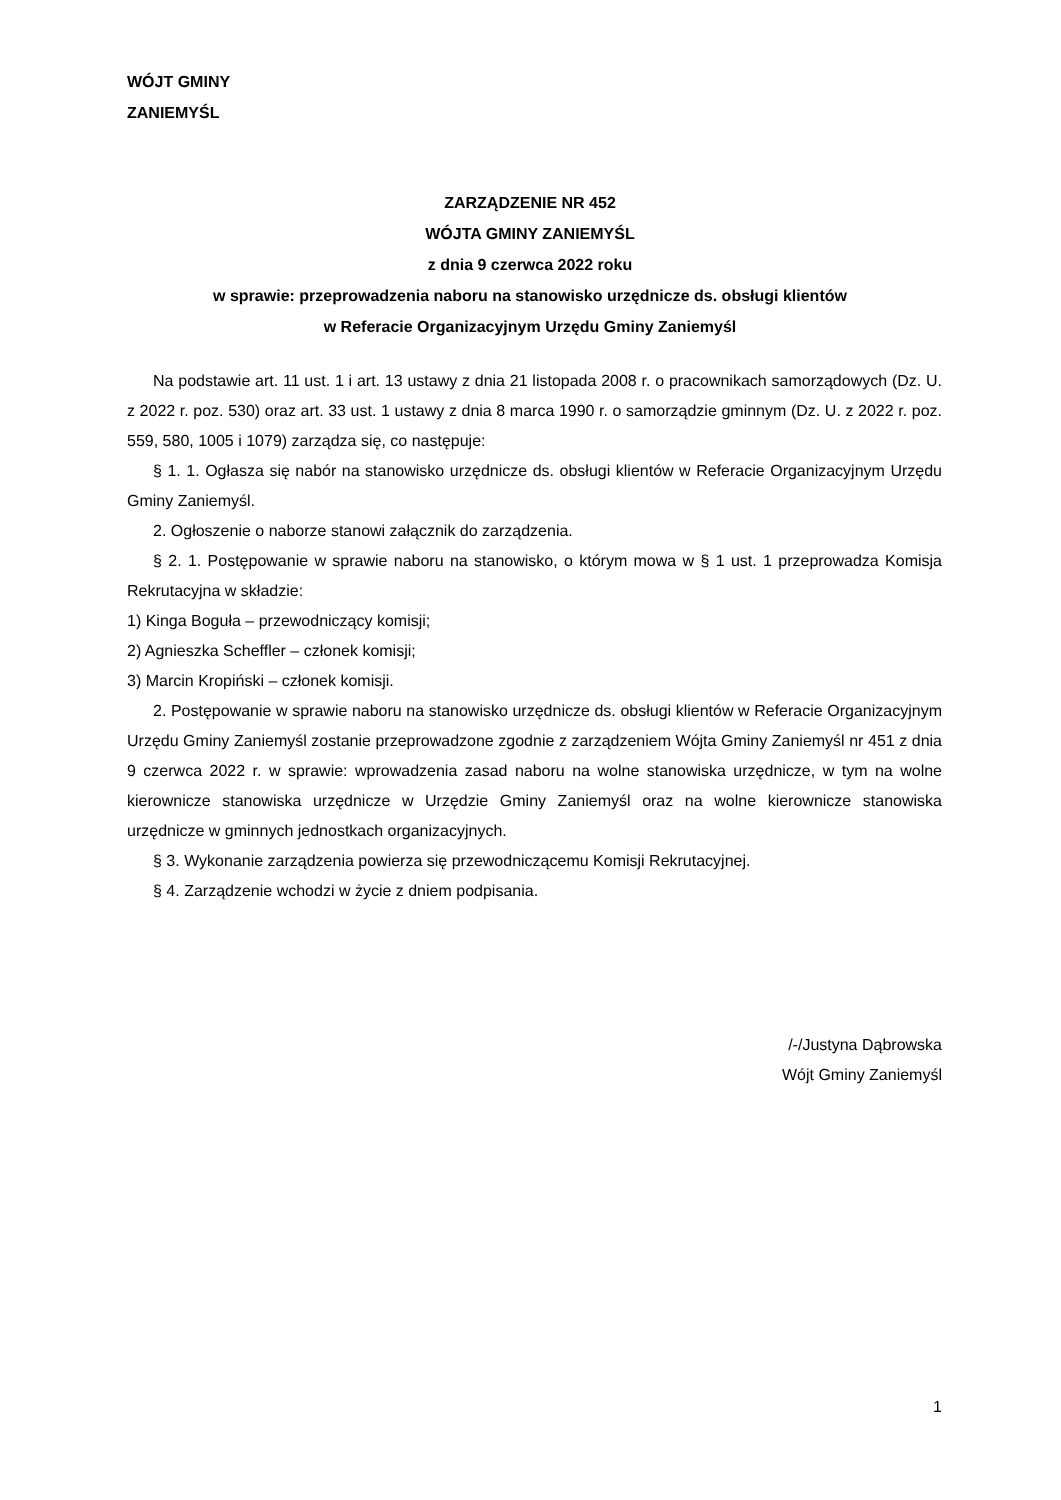WÓJT GMINY
ZANIEMYŚL
ZARZĄDZENIE NR 452
WÓJTA GMINY ZANIEMYŚL
z dnia 9 czerwca 2022 roku
w sprawie: przeprowadzenia naboru na stanowisko urzędnicze ds. obsługi klientów
w Referacie Organizacyjnym Urzędu Gminy Zaniemyśl
Na podstawie art. 11 ust. 1 i art. 13 ustawy z dnia 21 listopada 2008 r. o pracownikach samorządowych (Dz. U. z 2022 r. poz. 530) oraz art. 33 ust. 1 ustawy z dnia 8 marca 1990 r. o samorządzie gminnym (Dz. U. z 2022 r. poz. 559, 580, 1005 i 1079) zarządza się, co następuje:
§ 1. 1. Ogłasza się nabór na stanowisko urzędnicze ds. obsługi klientów w Referacie Organizacyjnym Urzędu Gminy Zaniemyśl.
2. Ogłoszenie o naborze stanowi załącznik do zarządzenia.
§ 2. 1. Postępowanie w sprawie naboru na stanowisko, o którym mowa w § 1 ust. 1 przeprowadza Komisja Rekrutacyjna w składzie:
1) Kinga Boguła – przewodniczący komisji;
2) Agnieszka Scheffler – członek komisji;
3) Marcin Kropiński – członek komisji.
2. Postępowanie w sprawie naboru na stanowisko urzędnicze ds. obsługi klientów w Referacie Organizacyjnym Urzędu Gminy Zaniemyśl zostanie przeprowadzone zgodnie z zarządzeniem Wójta Gminy Zaniemyśl nr 451 z dnia 9 czerwca 2022 r. w sprawie: wprowadzenia zasad naboru na wolne stanowiska urzędnicze, w tym na wolne kierownicze stanowiska urzędnicze w Urzędzie Gminy Zaniemyśl oraz na wolne kierownicze stanowiska urzędnicze w gminnych jednostkach organizacyjnych.
§ 3. Wykonanie zarządzenia powierza się przewodniczącemu Komisji Rekrutacyjnej.
§ 4. Zarządzenie wchodzi w życie z dniem podpisania.
/-/Justyna Dąbrowska
Wójt Gminy Zaniemyśl
1